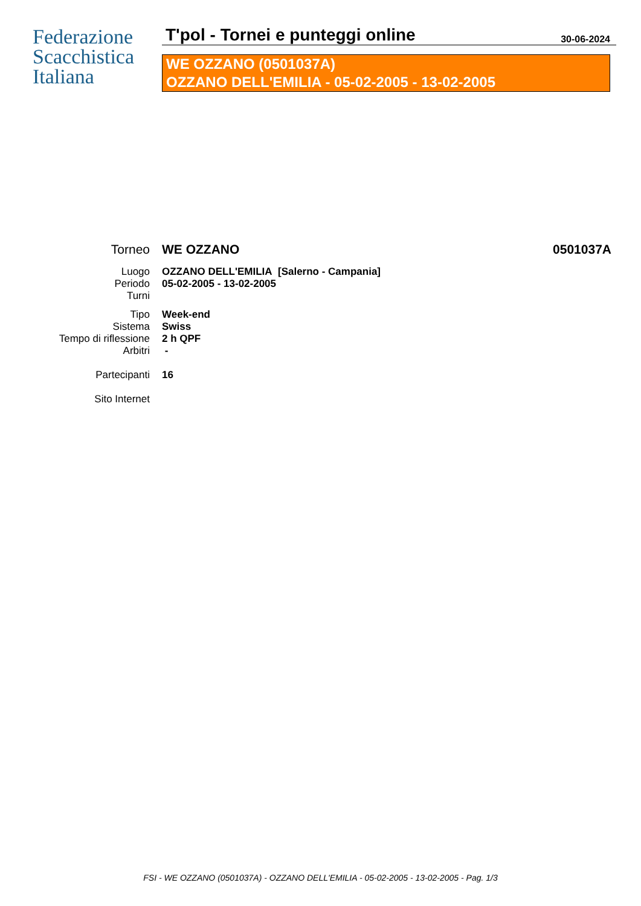Federazione
Scacchistica
Italiana
T'pol - Tornei e punteggi online 30-06-2024
WE OZZANO (0501037A)
OZZANO DELL'EMILIA - 05-02-2005 - 13-02-2005
Torneo WE OZZANO 0501037A
Luogo OZZANO DELL'EMILIA [Salerno - Campania]
Periodo 05-02-2005 - 13-02-2005
Turni
Tipo Week-end
Sistema Swiss
Tempo di riflessione 2 h QPF
Arbitri -
Partecipanti 16
Sito Internet
FSI - WE OZZANO (0501037A) - OZZANO DELL'EMILIA - 05-02-2005 - 13-02-2005 - Pag. 1/3